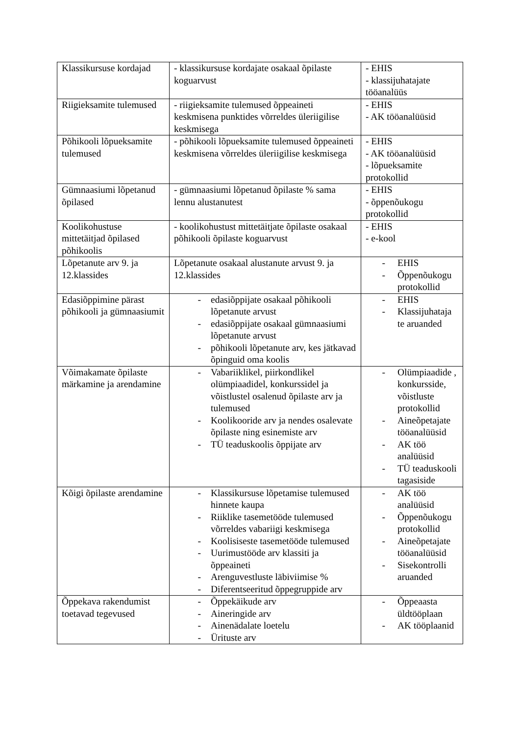| Klassikursuse kordajad | - klassikursuse kordajate osakaal õpilaste koguarvust | - EHIS - klassijuhatajate tööanalüüs |
| Riigieksamite tulemused | - riigieksamite tulemused õppeaineti keskmisena punktides võrreldes üleriigilise keskmisega | - EHIS - AK tööanalüüsid |
| Põhikooli lõpueksamite tulemused | - põhikooli lõpueksamite tulemused õppeaineti keskmisena võrreldes üleriigilise keskmisega | - EHIS - AK tööanalüüsid - lõpueksamite protokollid |
| Gümnaasiumi lõpetanud õpilased | - gümnaasiumi lõpetanud õpilaste % sama lennu alustanutest | - EHIS - õppenõukogu protokollid |
| Koolikohustuse mittetäitjad õpilased põhikoolis | - koolikohustust mittetäitjate õpilaste osakaal põhikooli õpilaste koguarvust | - EHIS - e-kool |
| Lõpetanute arv 9. ja 12.klassides | Lõpetanute osakaal alustanute arvust 9. ja 12.klassides | - EHIS - Õppenõukogu protokollid |
| Edasiõppimine pärast põhikooli ja gümnaasiumit | - edasiõppijate osakaal põhikooli lõpetanute arvust - edasiõppijate osakaal gümnaasiumi lõpetanute arvust - põhikooli lõpetanute arv, kes jätkavad õpinguid oma koolis | - EHIS - Klassijuhataja te aruanded |
| Võimakamate õpilaste märkamine ja arendamine | - Vabariiklikel, piirkondlikel olümpiaadidel, konkurssidel ja võistlustel osalenud õpilaste arv ja tulemused - Koolikooride arv ja nendes osalevate õpilaste ning esinemiste arv - TÜ teaduskoolis õppijate arv | - Olümpiaadide , konkursside, võistluste protokollid - Aineõpetajate tööanalüüsid - AK töö analüüsid - TÜ teaduskooli tagasiside |
| Kõigi õpilaste arendamine | - Klassikursuse lõpetamise tulemused hinnete kaupa - Riiklike tasemetööde tulemused võrreldes vabariigi keskmisega - Koolisiseste tasemetööde tulemused - Uurimustööde arv klassiti ja õppeaineti - Arenguvestluste läbiviimise % - Diferentseeritud õppegruppide arv | - AK töö analüüsid - Õppenõukogu protokollid - Aineõpetajate tööanalüüsid - Sisekontrolli aruanded |
| Õppekava rakendumist toetavad tegevused | - Õppekäikude arv - Aineringide arv - Ainenädalate loetelu - Ürituste arv | - Õppeaasta üldtööplaan - AK tööplaanid |